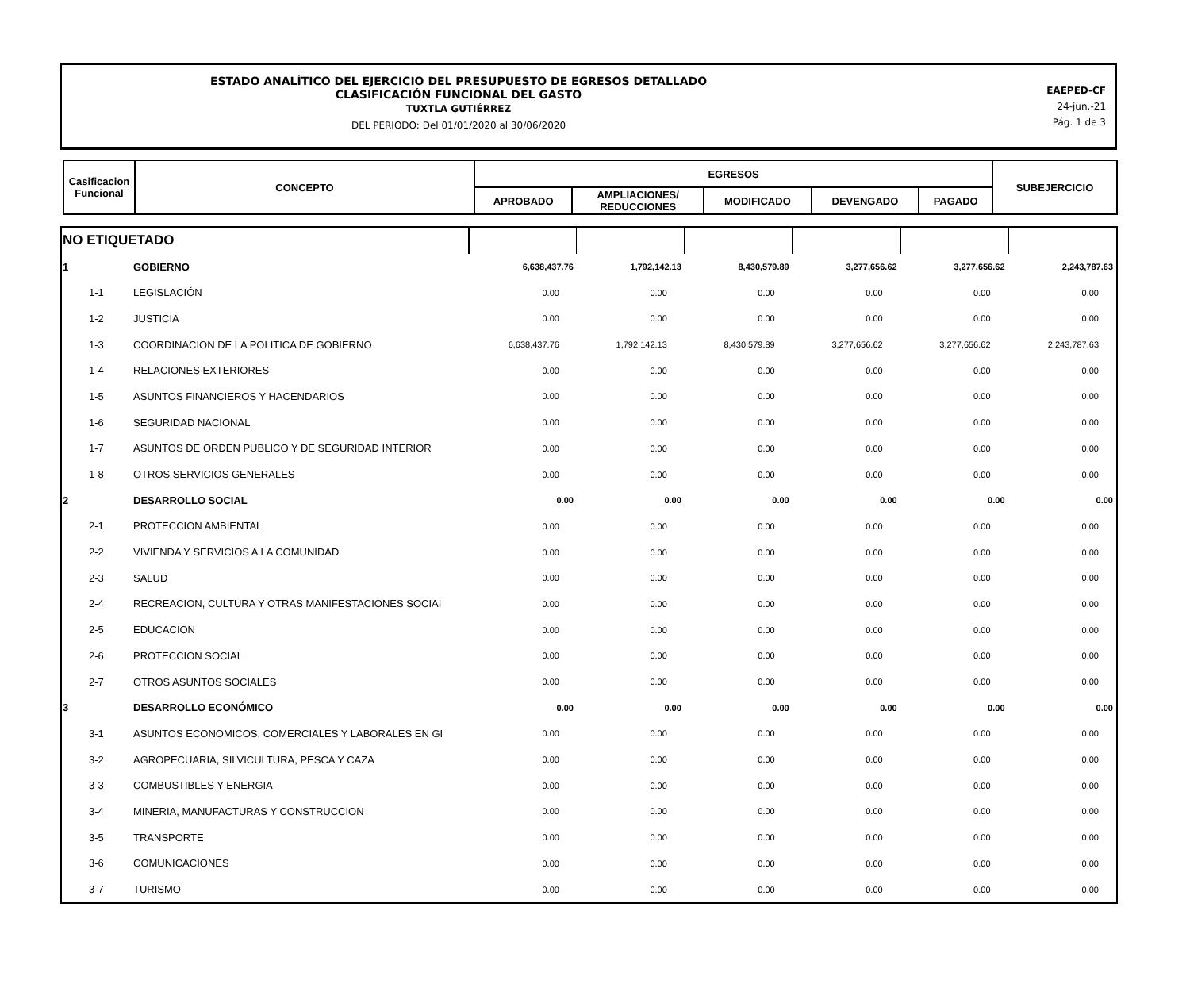ESTADO ANALÍTICO DEL EJERCICIO DEL PRESUPUESTO DE EGRESOS DETALLADO
CLASIFICACIÓN FUNCIONAL DEL GASTO
TUXTLA GUTIÉRREZ
DEL PERIODO: Del 01/01/2020 al 30/06/2020
EAEPED-CF
24-jun.-21
Pág. 1 de 3
| Casificacion Funcional | CONCEPTO | EGRESOS | | | | | SUBEJERCICIO |
| --- | --- | --- | --- | --- | --- | --- | --- |
| | | APROBADO | AMPLIACIONES/ REDUCCIONES | MODIFICADO | DEVENGADO | PAGADO | |
| NO ETIQUETADO | | | | | | | |
| 1 | GOBIERNO | 6,638,437.76 | 1,792,142.13 | 8,430,579.89 | 3,277,656.62 | 3,277,656.62 | 2,243,787.63 |
| 1-1 | LEGISLACIÓN | 0.00 | 0.00 | 0.00 | 0.00 | 0.00 | 0.00 |
| 1-2 | JUSTICIA | 0.00 | 0.00 | 0.00 | 0.00 | 0.00 | 0.00 |
| 1-3 | COORDINACION DE LA POLITICA DE GOBIERNO | 6,638,437.76 | 1,792,142.13 | 8,430,579.89 | 3,277,656.62 | 3,277,656.62 | 2,243,787.63 |
| 1-4 | RELACIONES EXTERIORES | 0.00 | 0.00 | 0.00 | 0.00 | 0.00 | 0.00 |
| 1-5 | ASUNTOS FINANCIEROS Y HACENDARIOS | 0.00 | 0.00 | 0.00 | 0.00 | 0.00 | 0.00 |
| 1-6 | SEGURIDAD NACIONAL | 0.00 | 0.00 | 0.00 | 0.00 | 0.00 | 0.00 |
| 1-7 | ASUNTOS DE ORDEN PUBLICO Y DE SEGURIDAD INTERIOR | 0.00 | 0.00 | 0.00 | 0.00 | 0.00 | 0.00 |
| 1-8 | OTROS SERVICIOS GENERALES | 0.00 | 0.00 | 0.00 | 0.00 | 0.00 | 0.00 |
| 2 | DESARROLLO SOCIAL | 0.00 | 0.00 | 0.00 | 0.00 | 0.00 | 0.00 |
| 2-1 | PROTECCION AMBIENTAL | 0.00 | 0.00 | 0.00 | 0.00 | 0.00 | 0.00 |
| 2-2 | VIVIENDA Y SERVICIOS A LA COMUNIDAD | 0.00 | 0.00 | 0.00 | 0.00 | 0.00 | 0.00 |
| 2-3 | SALUD | 0.00 | 0.00 | 0.00 | 0.00 | 0.00 | 0.00 |
| 2-4 | RECREACION, CULTURA Y OTRAS MANIFESTACIONES SOCIAI | 0.00 | 0.00 | 0.00 | 0.00 | 0.00 | 0.00 |
| 2-5 | EDUCACION | 0.00 | 0.00 | 0.00 | 0.00 | 0.00 | 0.00 |
| 2-6 | PROTECCION SOCIAL | 0.00 | 0.00 | 0.00 | 0.00 | 0.00 | 0.00 |
| 2-7 | OTROS ASUNTOS SOCIALES | 0.00 | 0.00 | 0.00 | 0.00 | 0.00 | 0.00 |
| 3 | DESARROLLO ECONÓMICO | 0.00 | 0.00 | 0.00 | 0.00 | 0.00 | 0.00 |
| 3-1 | ASUNTOS ECONOMICOS, COMERCIALES Y LABORALES EN GI | 0.00 | 0.00 | 0.00 | 0.00 | 0.00 | 0.00 |
| 3-2 | AGROPECUARIA, SILVICULTURA, PESCA Y CAZA | 0.00 | 0.00 | 0.00 | 0.00 | 0.00 | 0.00 |
| 3-3 | COMBUSTIBLES Y ENERGIA | 0.00 | 0.00 | 0.00 | 0.00 | 0.00 | 0.00 |
| 3-4 | MINERIA, MANUFACTURAS Y CONSTRUCCION | 0.00 | 0.00 | 0.00 | 0.00 | 0.00 | 0.00 |
| 3-5 | TRANSPORTE | 0.00 | 0.00 | 0.00 | 0.00 | 0.00 | 0.00 |
| 3-6 | COMUNICACIONES | 0.00 | 0.00 | 0.00 | 0.00 | 0.00 | 0.00 |
| 3-7 | TURISMO | 0.00 | 0.00 | 0.00 | 0.00 | 0.00 | 0.00 |